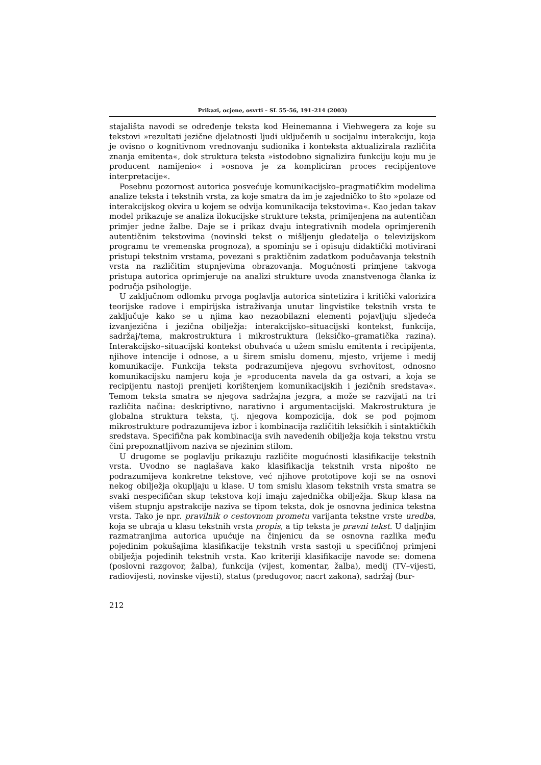Prikazi, ocjene, osvrti – SL 55–56, 191–214 (2003)
stajališta navodi se određenje teksta kod Heinemanna i Viehwegera za koje su tekstovi »rezultati jezične djelatnosti ljudi uključenih u socijalnu interakciju, koja je ovisno o kognitivnom vrednovanju sudionika i konteksta aktualizirala različita znanja emitenta«, dok struktura teksta »istodobno signalizira funkciju koju mu je producent namijenio« i »osnova je za kompliciran proces recipijentove interpretacije«.
Posebnu pozornost autorica posvećuje komunikacijsko–pragmatičkim modelima analize teksta i tekstnih vrsta, za koje smatra da im je zajedničko to što »polaze od interakcijskog okvira u kojem se odvija komunikacija tekstovima«. Kao jedan takav model prikazuje se analiza ilokucijske strukture teksta, primijenjena na autentičan primjer jedne žalbe. Daje se i prikaz dvaju integrativnih modela oprimjerenih autentičnim tekstovima (novinski tekst o mišljenju gledatelja o televizijskom programu te vremenska prognoza), a spominju se i opisuju didaktički motivirani pristupi tekstnim vrstama, povezani s praktičnim zadatkom podučavanja tekstnih vrsta na različitim stupnjevima obrazovanja. Mogućnosti primjene takvoga pristupa autorica oprimjeruje na analizi strukture uvoda znanstvenoga članka iz područja psihologije.
U zaključnom odlomku prvoga poglavlja autorica sintetizira i kritički valorizira teorijske radove i empirijska istraživanja unutar lingvistike tekstnih vrsta te zaključuje kako se u njima kao nezaobilazni elementi pojavljuju sljedeća izvanjezična i jezična obilježja: interakcijsko–situacijski kontekst, funkcija, sadržaj/tema, makrostruktura i mikrostruktura (leksičko–gramatička razina). Interakcijsko–situacijski kontekst obuhvaća u užem smislu emitenta i recipijenta, njihove intencije i odnose, a u širem smislu domenu, mjesto, vrijeme i medij komunikacije. Funkcija teksta podrazumijeva njegovu svrhovitost, odnosno komunikacijsku namjeru koja je »producenta navela da ga ostvari, a koja se recipijentu nastoji prenijeti korištenjem komunikacijskih i jezičnih sredstava«. Temom teksta smatra se njegova sadržajna jezgra, a može se razvijati na tri različita načina: deskriptivno, narativno i argumentacijski. Makrostruktura je globalna struktura teksta, tj. njegova kompozicija, dok se pod pojmom mikrostrukture podrazumijeva izbor i kombinacija različitih leksičkih i sintaktičkih sredstava. Specifična pak kombinacija svih navedenih obilježja koja tekstnu vrstu čini prepoznatljivom naziva se njezinim stilom.
U drugome se poglavlju prikazuju različite mogućnosti klasifikacije tekstnih vrsta. Uvodno se naglašava kako klasifikacija tekstnih vrsta nipošto ne podrazumijeva konkretne tekstove, već njihove prototipove koji se na osnovi nekog obilježja okupljaju u klase. U tom smislu klasom tekstnih vrsta smatra se svaki nespecifičan skup tekstova koji imaju zajednička obilježja. Skup klasa na višem stupnju apstrakcije naziva se tipom teksta, dok je osnovna jedinica tekstna vrsta. Tako je npr. pravilnik o cestovnom prometu varijanta tekstne vrste uredba, koja se ubraja u klasu tekstnih vrsta propis, a tip teksta je pravni tekst. U daljnjim razmatranjima autorica upućuje na činjenicu da se osnovna razlika među pojedinim pokušajima klasifikacije tekstnih vrsta sastoji u specifičnoj primjeni obilježja pojedinih tekstnih vrsta. Kao kriteriji klasifikacije navode se: domena (poslovni razgovor, žalba), funkcija (vijest, komentar, žalba), medij (TV–vijesti, radiovijesti, novinske vijesti), status (predugovor, nacrt zakona), sadržaj (bur-
212